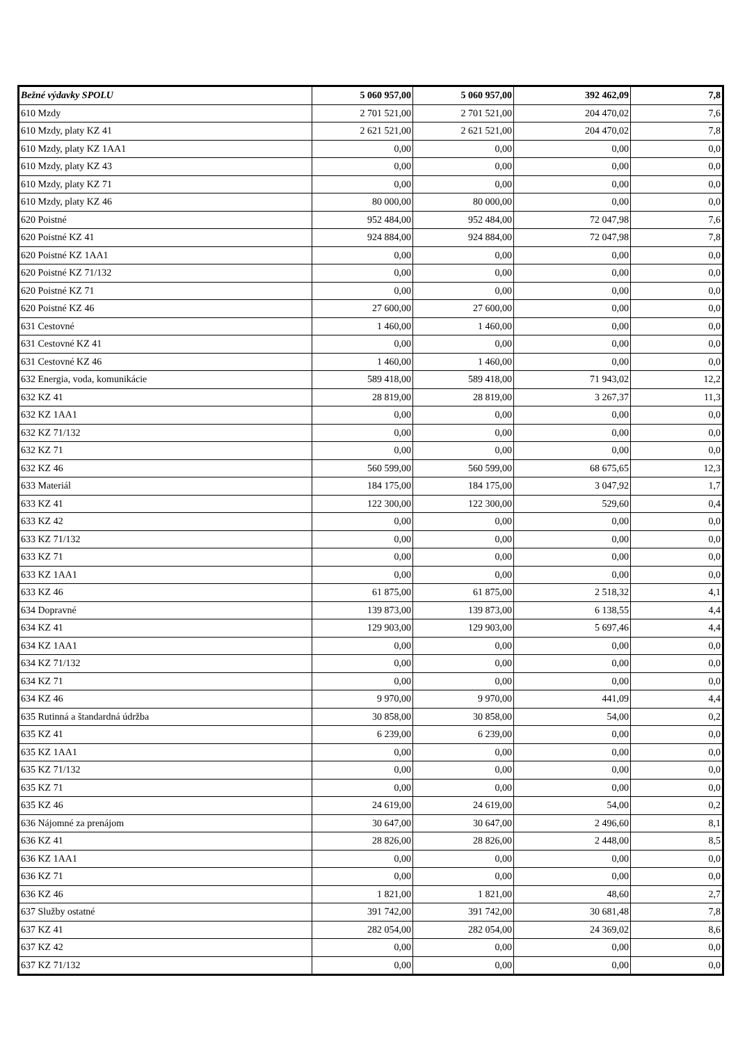| Bežné výdavky SPOLU | 5 060 957,00 | 5 060 957,00 | 392 462,09 | 7,8 |
| 610 Mzdy | 2 701 521,00 | 2 701 521,00 | 204 470,02 | 7,6 |
| 610 Mzdy, platy KZ 41 | 2 621 521,00 | 2 621 521,00 | 204 470,02 | 7,8 |
| 610 Mzdy, platy KZ 1AA1 | 0,00 | 0,00 | 0,00 | 0,0 |
| 610 Mzdy, platy KZ 43 | 0,00 | 0,00 | 0,00 | 0,0 |
| 610 Mzdy, platy KZ 71 | 0,00 | 0,00 | 0,00 | 0,0 |
| 610 Mzdy, platy KZ 46 | 80 000,00 | 80 000,00 | 0,00 | 0,0 |
| 620 Poistné | 952 484,00 | 952 484,00 | 72 047,98 | 7,6 |
| 620 Poistné KZ 41 | 924 884,00 | 924 884,00 | 72 047,98 | 7,8 |
| 620 Poistné KZ 1AA1 | 0,00 | 0,00 | 0,00 | 0,0 |
| 620 Poistné KZ 71/132 | 0,00 | 0,00 | 0,00 | 0,0 |
| 620 Poistné KZ 71 | 0,00 | 0,00 | 0,00 | 0,0 |
| 620 Poistné KZ 46 | 27 600,00 | 27 600,00 | 0,00 | 0,0 |
| 631 Cestovné | 1 460,00 | 1 460,00 | 0,00 | 0,0 |
| 631 Cestovné KZ 41 | 0,00 | 0,00 | 0,00 | 0,0 |
| 631 Cestovné KZ 46 | 1 460,00 | 1 460,00 | 0,00 | 0,0 |
| 632 Energia, voda, komunikácie | 589 418,00 | 589 418,00 | 71 943,02 | 12,2 |
| 632 KZ 41 | 28 819,00 | 28 819,00 | 3 267,37 | 11,3 |
| 632 KZ 1AA1 | 0,00 | 0,00 | 0,00 | 0,0 |
| 632 KZ 71/132 | 0,00 | 0,00 | 0,00 | 0,0 |
| 632 KZ 71 | 0,00 | 0,00 | 0,00 | 0,0 |
| 632 KZ 46 | 560 599,00 | 560 599,00 | 68 675,65 | 12,3 |
| 633 Materiál | 184 175,00 | 184 175,00 | 3 047,92 | 1,7 |
| 633 KZ 41 | 122 300,00 | 122 300,00 | 529,60 | 0,4 |
| 633 KZ 42 | 0,00 | 0,00 | 0,00 | 0,0 |
| 633 KZ 71/132 | 0,00 | 0,00 | 0,00 | 0,0 |
| 633 KZ 71 | 0,00 | 0,00 | 0,00 | 0,0 |
| 633 KZ 1AA1 | 0,00 | 0,00 | 0,00 | 0,0 |
| 633 KZ 46 | 61 875,00 | 61 875,00 | 2 518,32 | 4,1 |
| 634 Dopravné | 139 873,00 | 139 873,00 | 6 138,55 | 4,4 |
| 634 KZ 41 | 129 903,00 | 129 903,00 | 5 697,46 | 4,4 |
| 634 KZ 1AA1 | 0,00 | 0,00 | 0,00 | 0,0 |
| 634 KZ 71/132 | 0,00 | 0,00 | 0,00 | 0,0 |
| 634 KZ 71 | 0,00 | 0,00 | 0,00 | 0,0 |
| 634 KZ 46 | 9 970,00 | 9 970,00 | 441,09 | 4,4 |
| 635 Rutinná a štandardná údržba | 30 858,00 | 30 858,00 | 54,00 | 0,2 |
| 635 KZ 41 | 6 239,00 | 6 239,00 | 0,00 | 0,0 |
| 635 KZ 1AA1 | 0,00 | 0,00 | 0,00 | 0,0 |
| 635 KZ 71/132 | 0,00 | 0,00 | 0,00 | 0,0 |
| 635 KZ 71 | 0,00 | 0,00 | 0,00 | 0,0 |
| 635 KZ 46 | 24 619,00 | 24 619,00 | 54,00 | 0,2 |
| 636 Nájomné za prenájom | 30 647,00 | 30 647,00 | 2 496,60 | 8,1 |
| 636 KZ 41 | 28 826,00 | 28 826,00 | 2 448,00 | 8,5 |
| 636 KZ 1AA1 | 0,00 | 0,00 | 0,00 | 0,0 |
| 636 KZ 71 | 0,00 | 0,00 | 0,00 | 0,0 |
| 636 KZ 46 | 1 821,00 | 1 821,00 | 48,60 | 2,7 |
| 637 Služby ostatné | 391 742,00 | 391 742,00 | 30 681,48 | 7,8 |
| 637 KZ 41 | 282 054,00 | 282 054,00 | 24 369,02 | 8,6 |
| 637 KZ 42 | 0,00 | 0,00 | 0,00 | 0,0 |
| 637 KZ 71/132 | 0,00 | 0,00 | 0,00 | 0,0 |